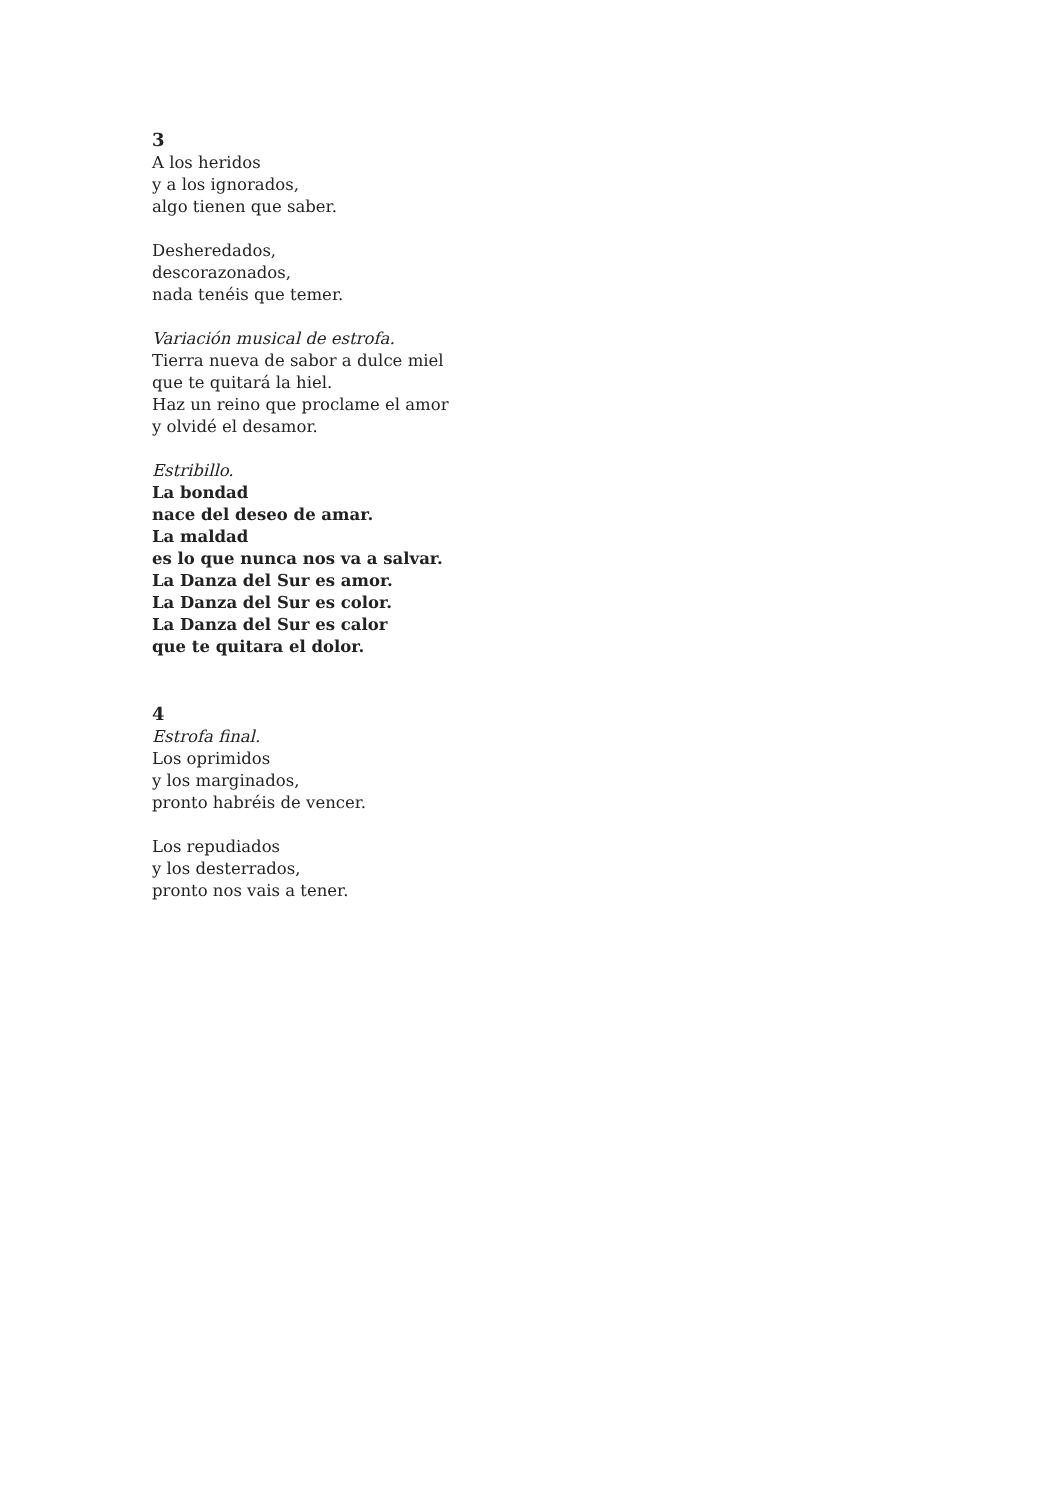3
A los heridos
y a los ignorados,
algo tienen que saber.
Desheredados,
descorazonados,
nada tenéis que temer.
Variación musical de estrofa.
Tierra nueva de sabor a dulce miel
que te quitará la hiel.
Haz un reino que proclame el amor
y olvidé el desamor.
Estribillo.
La bondad
nace del deseo de amar.
La maldad
es lo que nunca nos va a salvar.
La Danza del Sur es amor.
La Danza del Sur es color.
La Danza del Sur es calor
que te quitara el dolor.
4
Estrofa final.
Los oprimidos
y los marginados,
pronto habréis de vencer.
Los repudiados
y los desterrados,
pronto nos vais a tener.